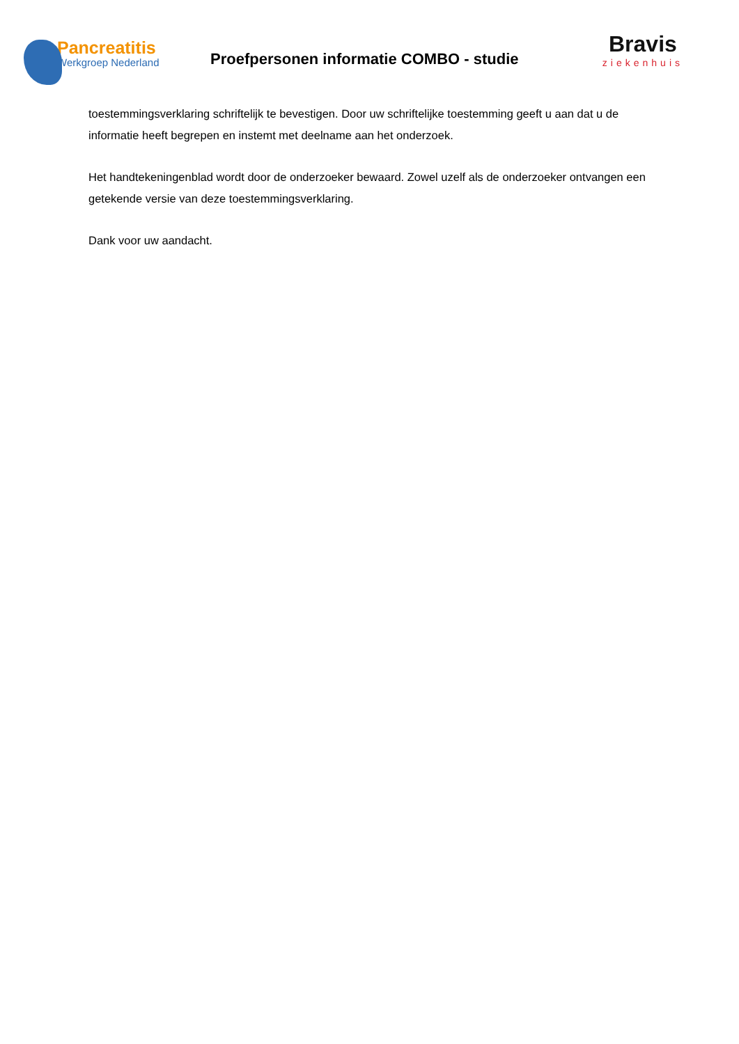Pancreatitis
Werkgroep Nederland
Proefpersonen informatie COMBO - studie
Bravis
ziekenhuis
toestemmingsverklaring schriftelijk te bevestigen. Door uw schriftelijke toestemming geeft u aan dat u de informatie heeft begrepen en instemt met deelname aan het onderzoek.
Het handtekeningenblad wordt door de onderzoeker bewaard. Zowel uzelf als de onderzoeker ontvangen een getekende versie van deze toestemmingsverklaring.
Dank voor uw aandacht.